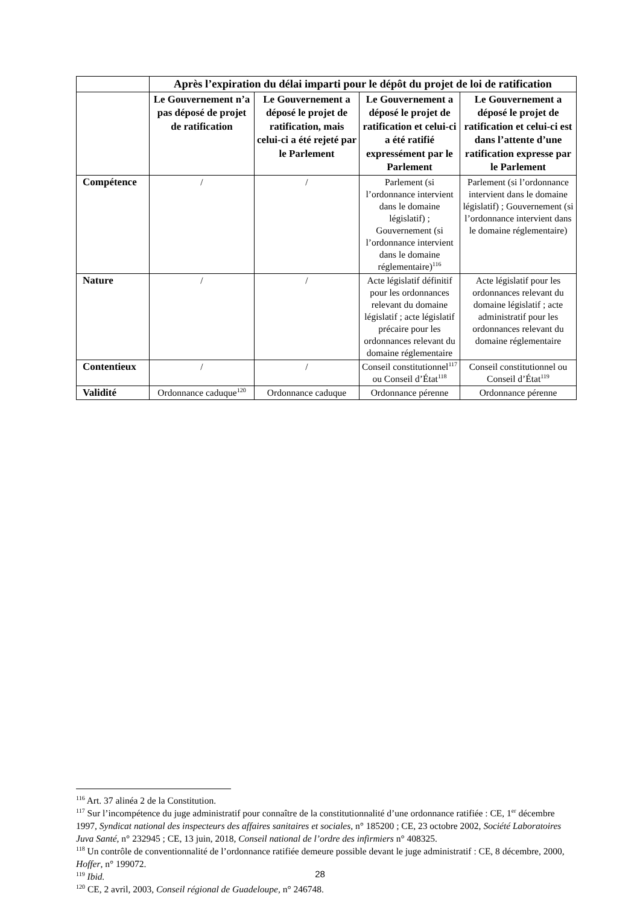| | Après l’expiration du délai imparti pour le dépôt du projet de loi de ratification | | | |
| --- | --- | --- | --- | --- |
| | Le Gouvernement n’a pas déposé de projet de ratification | Le Gouvernement a déposé le projet de ratification, mais celui-ci a été rejeté par le Parlement | Le Gouvernement a déposé le projet de ratification et celui-ci a été ratifié expressément par le Parlement | Le Gouvernement a déposé le projet de ratification et celui-ci est dans l’attente d’une ratification expresse par le Parlement |
| Compétence | / | / | Parlement (si l’ordonnance intervient dans le domaine législatif) ; Gouvernement (si l’ordonnance intervient dans le domaine réglementaire)<sup>116</sup> | Parlement (si l’ordonnance intervient dans le domaine législatif) ; Gouvernement (si l’ordonnance intervient dans le domaine réglementaire) |
| Nature | / | / | Acte législatif définitif pour les ordonnances relevant du domaine législatif ; acte législatif précaire pour les ordonnances relevant du domaine réglementaire | Acte législatif pour les ordonnances relevant du domaine législatif ; acte administratif pour les ordonnances relevant du domaine réglementaire |
| Contentieux | / | / | Conseil constitutionnel<sup>117</sup> ou Conseil d’État<sup>118</sup> | Conseil constitutionnel ou Conseil d’État<sup>119</sup> |
| Validité | Ordonnance caduque<sup>120</sup> | Ordonnance caduque | Ordonnance pérenne | Ordonnance pérenne |
<sup>116</sup> Art. 37 alinéa 2 de la Constitution.
<sup>117</sup> Sur l’incompétence du juge administratif pour connaître de la constitutionnalité d’une ordonnance ratifiée : CE, 1<sup>er</sup> décembre 1997, Syndicat national des inspecteurs des affaires sanitaires et sociales, n° 185200 ; CE, 23 octobre 2002, Société Laboratoires Juva Santé, n° 232945 ; CE, 13 juin, 2018, Conseil national de l’ordre des infirmiers n° 408325.
<sup>118</sup> Un contrôle de conventionnalité de l’ordonnance ratifiée demeure possible devant le juge administratif : CE, 8 décembre, 2000, Hoffer, n° 199072.
<sup>119</sup> Ibid.
<sup>120</sup> CE, 2 avril, 2003, Conseil régional de Guadeloupe, n° 246748.
28